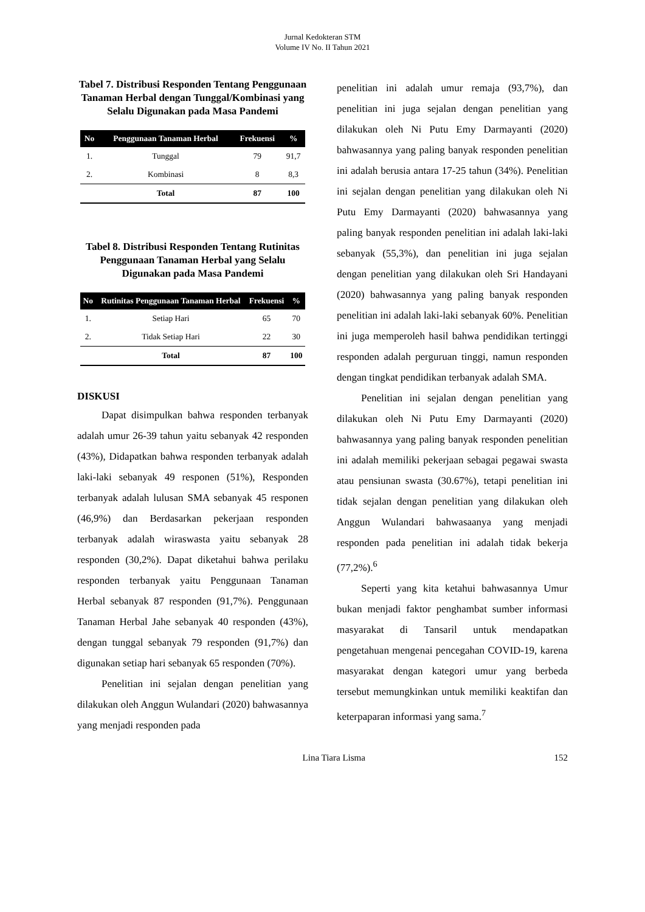Jurnal Kedokteran STM
Volume IV No. II Tahun 2021
Tabel 7. Distribusi Responden Tentang Penggunaan Tanaman Herbal dengan Tunggal/Kombinasi yang Selalu Digunakan pada Masa Pandemi
| No | Penggunaan Tanaman Herbal | Frekuensi | % |
| --- | --- | --- | --- |
| 1. | Tunggal | 79 | 91,7 |
| 2. | Kombinasi | 8 | 8,3 |
| | Total | 87 | 100 |
Tabel 8. Distribusi Responden Tentang Rutinitas Penggunaan Tanaman Herbal yang Selalu Digunakan pada Masa Pandemi
| No | Rutinitas Penggunaan Tanaman Herbal | Frekuensi | % |
| --- | --- | --- | --- |
| 1. | Setiap Hari | 65 | 70 |
| 2. | Tidak Setiap Hari | 22 | 30 |
| | Total | 87 | 100 |
DISKUSI
Dapat disimpulkan bahwa responden terbanyak adalah umur 26-39 tahun yaitu sebanyak 42 responden (43%), Didapatkan bahwa responden terbanyak adalah laki-laki sebanyak 49 responen (51%), Responden terbanyak adalah lulusan SMA sebanyak 45 responen (46,9%) dan Berdasarkan pekerjaan responden terbanyak adalah wiraswasta yaitu sebanyak 28 responden (30,2%). Dapat diketahui bahwa perilaku responden terbanyak yaitu Penggunaan Tanaman Herbal sebanyak 87 responden (91,7%). Penggunaan Tanaman Herbal Jahe sebanyak 40 responden (43%), dengan tunggal sebanyak 79 responden (91,7%) dan digunakan setiap hari sebanyak 65 responden (70%).
Penelitian ini sejalan dengan penelitian yang dilakukan oleh Anggun Wulandari (2020) bahwasannya yang menjadi responden pada
penelitian ini adalah umur remaja (93,7%), dan penelitian ini juga sejalan dengan penelitian yang dilakukan oleh Ni Putu Emy Darmayanti (2020) bahwasannya yang paling banyak responden penelitian ini adalah berusia antara 17-25 tahun (34%). Penelitian ini sejalan dengan penelitian yang dilakukan oleh Ni Putu Emy Darmayanti (2020) bahwasannya yang paling banyak responden penelitian ini adalah laki-laki sebanyak (55,3%), dan penelitian ini juga sejalan dengan penelitian yang dilakukan oleh Sri Handayani (2020) bahwasannya yang paling banyak responden penelitian ini adalah laki-laki sebanyak 60%. Penelitian ini juga memperoleh hasil bahwa pendidikan tertinggi responden adalah perguruan tinggi, namun responden dengan tingkat pendidikan terbanyak adalah SMA.
Penelitian ini sejalan dengan penelitian yang dilakukan oleh Ni Putu Emy Darmayanti (2020) bahwasannya yang paling banyak responden penelitian ini adalah memiliki pekerjaan sebagai pegawai swasta atau pensiunan swasta (30.67%), tetapi penelitian ini tidak sejalan dengan penelitian yang dilakukan oleh Anggun Wulandari bahwasaanya yang menjadi responden pada penelitian ini adalah tidak bekerja (77,2%).<sup>6</sup>
Seperti yang kita ketahui bahwasannya Umur bukan menjadi faktor penghambat sumber informasi masyarakat di Tansaril untuk mendapatkan pengetahuan mengenai pencegahan COVID-19, karena masyarakat dengan kategori umur yang berbeda tersebut memungkinkan untuk memiliki keaktifan dan keterpaparan informasi yang sama.<sup>7</sup>
Lina Tiara Lisma 152